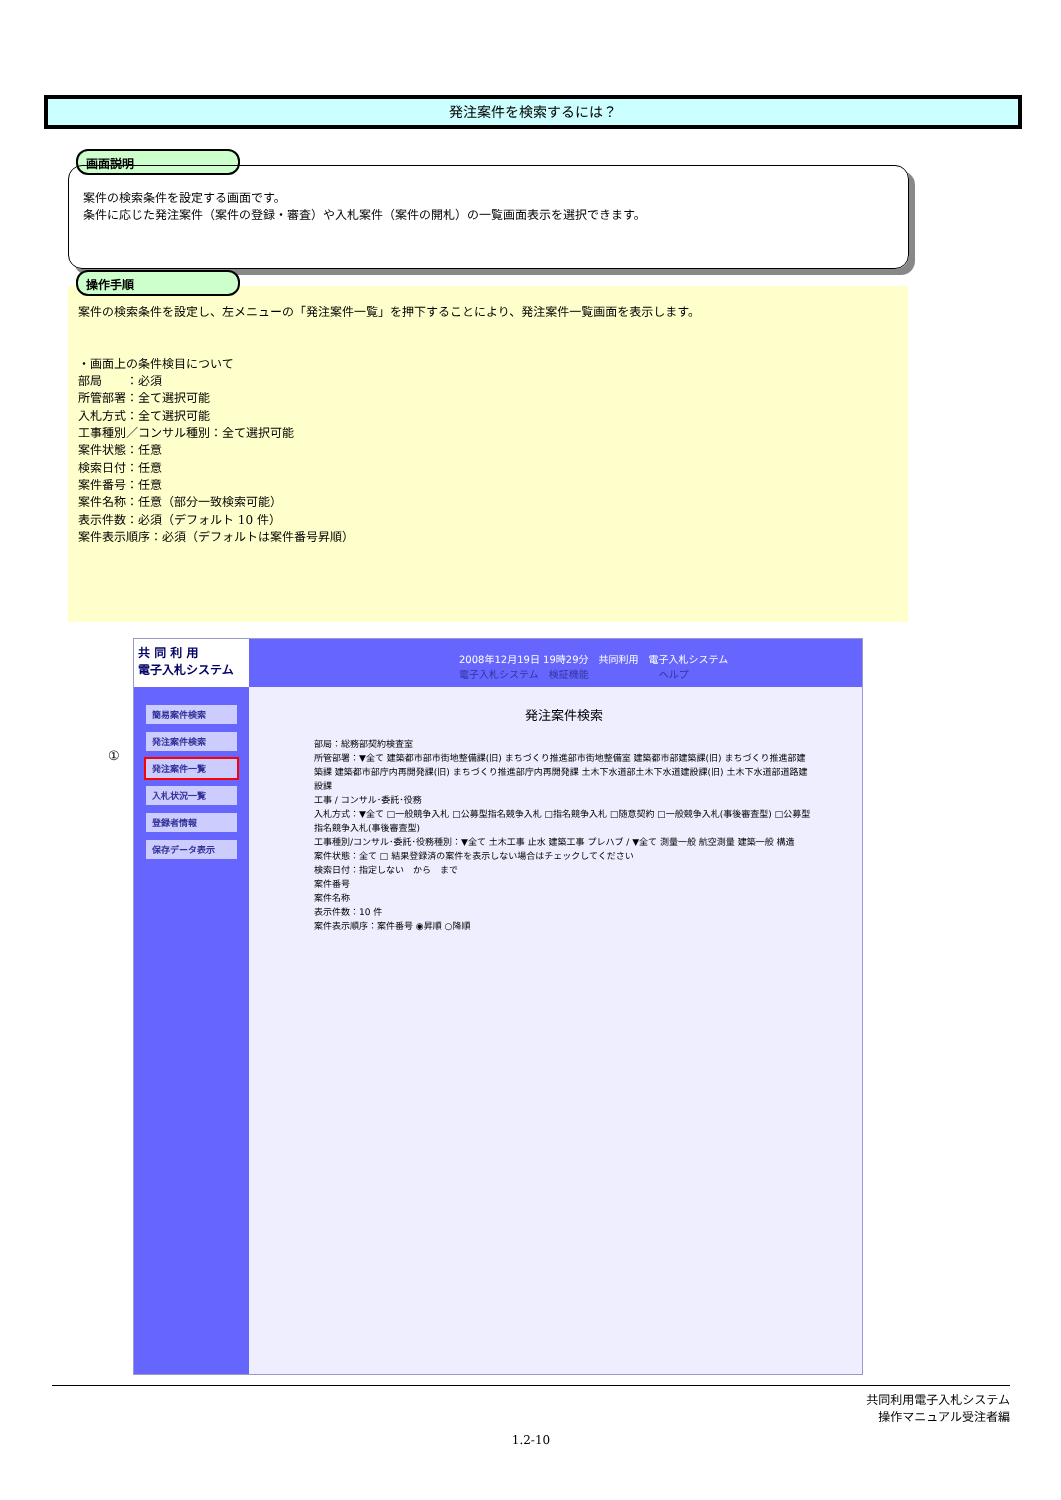発注案件を検索するには？
画面説明
案件の検索条件を設定する画面です。
条件に応じた発注案件（案件の登録・審査）や入札案件（案件の開札）の一覧画面表示を選択できます。
案件の検索条件を設定し、左メニューの「発注案件一覧」を押下することにより、発注案件一覧画面を表示します。
・画面上の条件検目について
部局　　：必須
所管部署：全て選択可能
入札方式：全て選択可能
工事種別／コンサル種別：全て選択可能
案件状態：任意
検索日付：任意
案件番号：任意
案件名称：任意（部分一致検索可能）
表示件数：必須（デフォルト 10 件）
案件表示順序：必須（デフォルトは案件番号昇順）
操作手順
①
共 同 利 用
電子入札システム
簡易案件検索
発注案件検索
発注案件一覧
入札状況一覧
登録者情報
保存データ表示
2008年12月19日 19時29分　共同利用　電子入札システム
電子入札システム　検証機能　　　　　　　ヘルプ
発注案件検索
部局：総務部契約検査室
所管部署：▼全て 建築都市部市街地整備課(旧) まちづくり推進部市街地整備室 建築都市部建築課(旧) まちづくり推進部建築課 建築都市部庁内再開発課(旧) まちづくり推進部庁内再開発課 土木下水道部土木下水道建設課(旧) 土木下水道部道路建設課
工事 / コンサル･委託･役務
入札方式：▼全て □一般競争入札 □公募型指名競争入札 □指名競争入札 □随意契約 □一般競争入札(事後審査型) □公募型指名競争入札(事後審査型)
工事種別/コンサル･委託･役務種別：▼全て 土木工事 止水 建築工事 プレハブ / ▼全て 測量一般 航空測量 建築一般 構造
案件状態：全て □ 結果登録済の案件を表示しない場合はチェックしてください
検索日付：指定しない　から　まで
案件番号
案件名称
表示件数：10 件
案件表示順序：案件番号 ◉昇順 ○降順
共同利用電子入札システム
操作マニュアル受注者編
1.2-10